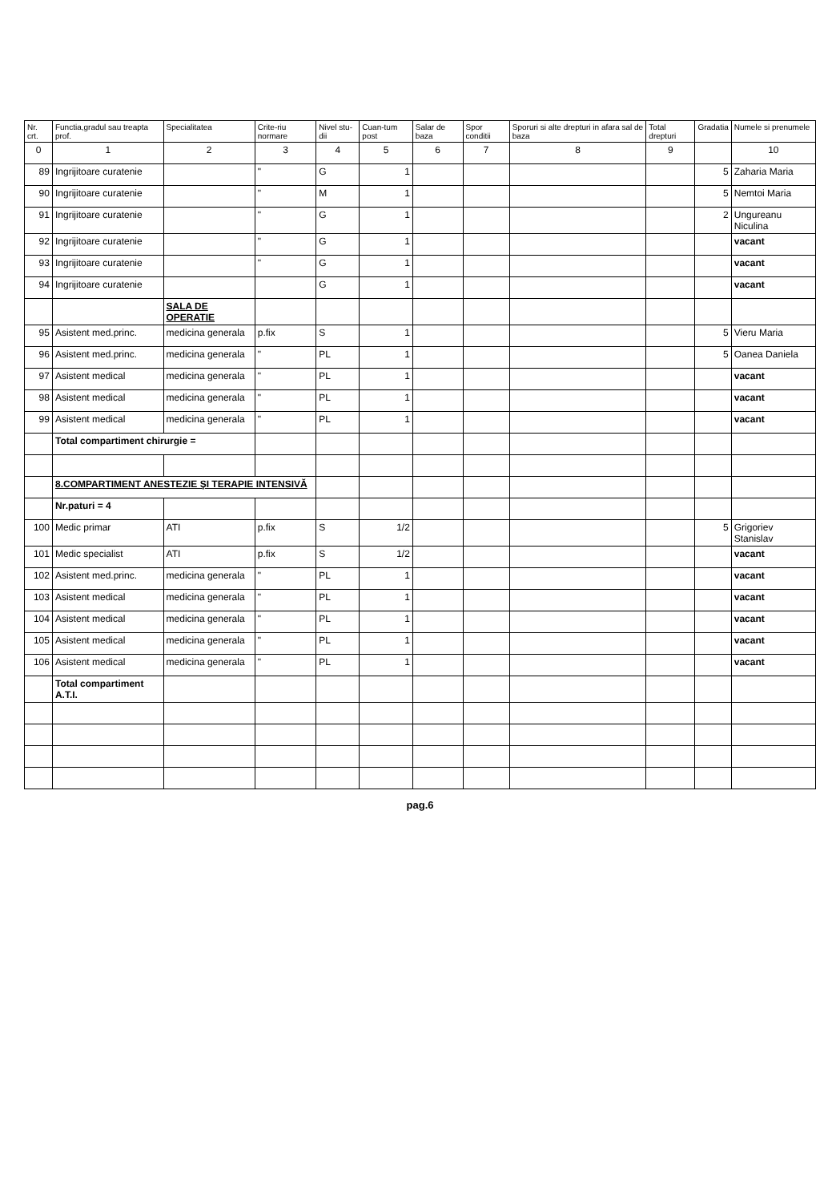| Nr. crt. | Functia,gradul sau treapta prof. | Specialitatea | Crite-riu normare | Nivel stu-dii | Cuan-tum post | Salar de baza | Spor conditii | Sporuri si alte drepturi in afara sal de baza | Total drepturi | Gradatia | Numele si prenumele |
| --- | --- | --- | --- | --- | --- | --- | --- | --- | --- | --- | --- |
| 0 | 1 | 2 | 3 | 4 | 5 | 6 | 7 | 8 | 9 | | 10 |
| 89 | Ingrijitoare curatenie | | " | G | 1 | | | | | 5 | Zaharia Maria |
| 90 | Ingrijitoare curatenie | | " | M | 1 | | | | | 5 | Nemtoi Maria |
| 91 | Ingrijitoare curatenie | | " | G | 1 | | | | | 2 | Ungureanu Niculina |
| 92 | Ingrijitoare curatenie | | " | G | 1 | | | | | | vacant |
| 93 | Ingrijitoare curatenie | | " | G | 1 | | | | | | vacant |
| 94 | Ingrijitoare curatenie | | | G | 1 | | | | | | vacant |
| | | SALA DE OPERATIE | | | | | | | | | |
| 95 | Asistent med.princ. | medicina generala | p.fix | S | 1 | | | | | 5 | Vieru Maria |
| 96 | Asistent med.princ. | medicina generala | " | PL | 1 | | | | | 5 | Oanea Daniela |
| 97 | Asistent medical | medicina generala | " | PL | 1 | | | | | | vacant |
| 98 | Asistent medical | medicina generala | " | PL | 1 | | | | | | vacant |
| 99 | Asistent medical | medicina generala | " | PL | 1 | | | | | | vacant |
| | Total compartiment chirurgie = | | | | | | | | | | |
| | 8.COMPARTIMENT ANESTEZIE ŞI TERAPIE INTENSIVĂ | | | | | | | | | | |
| | Nr.paturi = 4 | | | | | | | | | | |
| 100 | Medic primar | ATI | p.fix | S | 1/2 | | | | | 5 | Grigoriev Stanislav |
| 101 | Medic specialist | ATI | p.fix | S | 1/2 | | | | | | vacant |
| 102 | Asistent med.princ. | medicina generala | " | PL | 1 | | | | | | vacant |
| 103 | Asistent medical | medicina generala | " | PL | 1 | | | | | | vacant |
| 104 | Asistent medical | medicina generala | " | PL | 1 | | | | | | vacant |
| 105 | Asistent medical | medicina generala | " | PL | 1 | | | | | | vacant |
| 106 | Asistent medical | medicina generala | " | PL | 1 | | | | | | vacant |
| | Total compartiment A.T.I. | | | | | | | | | | |
pag.6